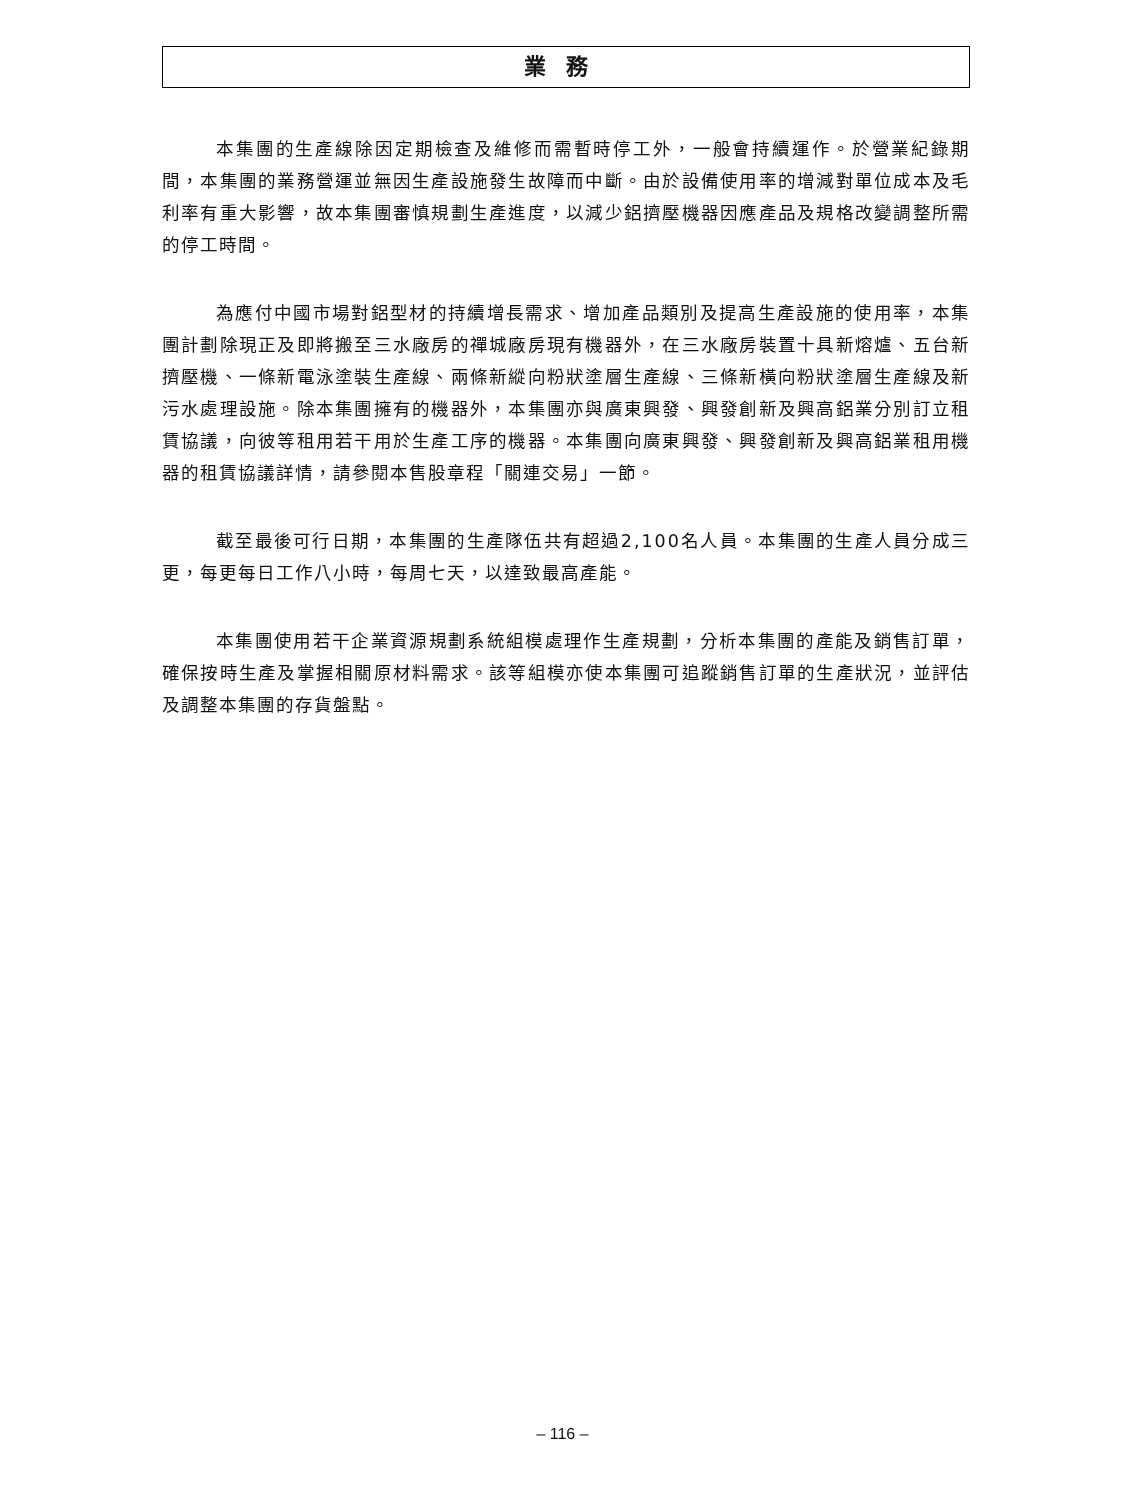業務
本集團的生產線除因定期檢查及維修而需暫時停工外，一般會持續運作。於營業紀錄期間，本集團的業務營運並無因生產設施發生故障而中斷。由於設備使用率的增減對單位成本及毛利率有重大影響，故本集團審慎規劃生產進度，以減少鋁擠壓機器因應產品及規格改變調整所需的停工時間。
為應付中國市場對鋁型材的持續增長需求、增加產品類別及提高生產設施的使用率，本集團計劃除現正及即將搬至三水廠房的禪城廠房現有機器外，在三水廠房裝置十具新熔爐、五台新擠壓機、一條新電泳塗裝生產線、兩條新縱向粉狀塗層生產線、三條新橫向粉狀塗層生產線及新污水處理設施。除本集團擁有的機器外，本集團亦與廣東興發、興發創新及興高鋁業分別訂立租賃協議，向彼等租用若干用於生產工序的機器。本集團向廣東興發、興發創新及興高鋁業租用機器的租賃協議詳情，請參閱本售股章程「關連交易」一節。
截至最後可行日期，本集團的生產隊伍共有超過2,100名人員。本集團的生產人員分成三更，每更每日工作八小時，每周七天，以達致最高產能。
本集團使用若干企業資源規劃系統組模處理作生產規劃，分析本集團的產能及銷售訂單，確保按時生產及掌握相關原材料需求。該等組模亦使本集團可追蹤銷售訂單的生產狀況，並評估及調整本集團的存貨盤點。
– 116 –